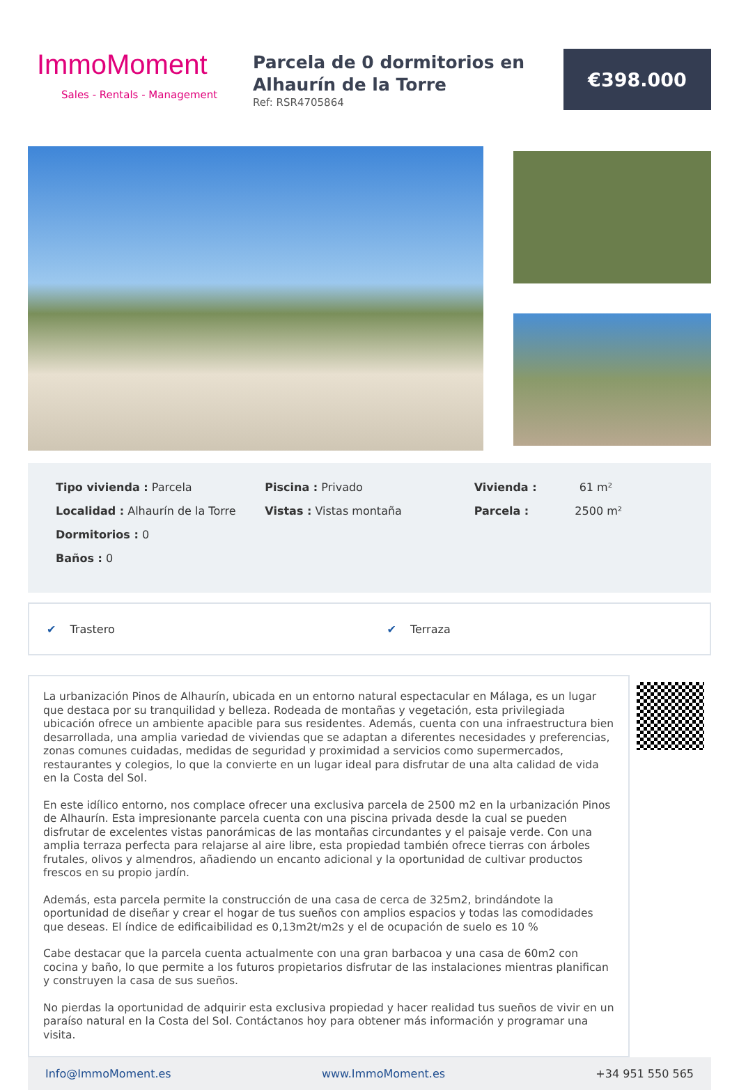ImmoMoment
Sales - Rentals - Management
Parcela de 0 dormitorios en Alhaurín de la Torre
Ref: RSR4705864
€398.000
Tipo vivienda : Parcela
Localidad : Alhaurín de la Torre
Dormitorios : 0
Baños : 0
Piscina : Privado
Vistas : Vistas montaña
Vivienda : 61 m²
Parcela : 2500 m²
✔ Trastero ✔ Terraza
La urbanización Pinos de Alhaurín, ubicada en un entorno natural espectacular en Málaga, es un lugar que destaca por su tranquilidad y belleza. Rodeada de montañas y vegetación, esta privilegiada ubicación ofrece un ambiente apacible para sus residentes. Además, cuenta con una infraestructura bien desarrollada, una amplia variedad de viviendas que se adaptan a diferentes necesidades y preferencias, zonas comunes cuidadas, medidas de seguridad y proximidad a servicios como supermercados, restaurantes y colegios, lo que la convierte en un lugar ideal para disfrutar de una alta calidad de vida en la Costa del Sol.
En este idílico entorno, nos complace ofrecer una exclusiva parcela de 2500 m2 en la urbanización Pinos de Alhaurín. Esta impresionante parcela cuenta con una piscina privada desde la cual se pueden disfrutar de excelentes vistas panorámicas de las montañas circundantes y el paisaje verde. Con una amplia terraza perfecta para relajarse al aire libre, esta propiedad también ofrece tierras con árboles frutales, olivos y almendros, añadiendo un encanto adicional y la oportunidad de cultivar productos frescos en su propio jardín.
Además, esta parcela permite la construcción de una casa de cerca de 325m2, brindándote la oportunidad de diseñar y crear el hogar de tus sueños con amplios espacios y todas las comodidades que deseas. El índice de edificaibilidad es 0,13m2t/m2s y el de ocupación de suelo es 10 %
Cabe destacar que la parcela cuenta actualmente con una gran barbacoa y una casa de 60m2 con cocina y baño, lo que permite a los futuros propietarios disfrutar de las instalaciones mientras planifican y construyen la casa de sus sueños.
No pierdas la oportunidad de adquirir esta exclusiva propiedad y hacer realidad tus sueños de vivir en un paraíso natural en la Costa del Sol. Contáctanos hoy para obtener más información y programar una visita.
Info@ImmoMoment.es www.ImmoMoment.es +34 951 550 565